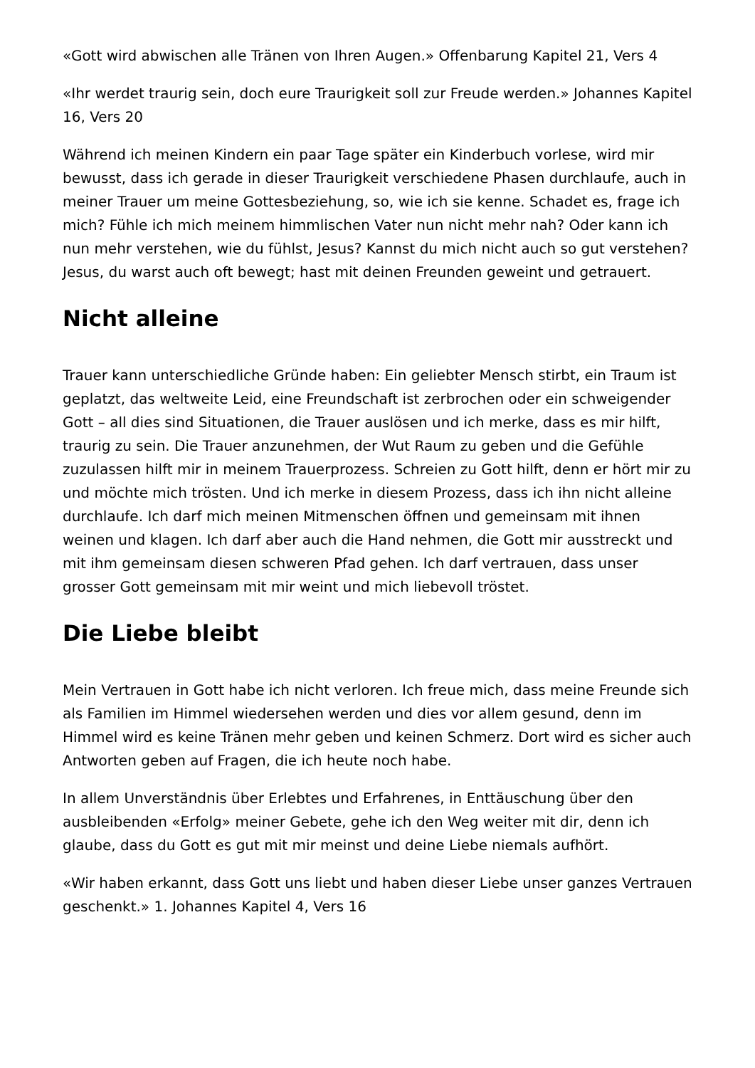«Gott wird abwischen alle Tränen von Ihren Augen.» Offenbarung Kapitel 21, Vers 4
«Ihr werdet traurig sein, doch eure Traurigkeit soll zur Freude werden.» Johannes Kapitel 16, Vers 20
Während ich meinen Kindern ein paar Tage später ein Kinderbuch vorlese, wird mir bewusst, dass ich gerade in dieser Traurigkeit verschiedene Phasen durchlaufe, auch in meiner Trauer um meine Gottesbeziehung, so, wie ich sie kenne. Schadet es, frage ich mich? Fühle ich mich meinem himmlischen Vater nun nicht mehr nah? Oder kann ich nun mehr verstehen, wie du fühlst, Jesus? Kannst du mich nicht auch so gut verstehen? Jesus, du warst auch oft bewegt; hast mit deinen Freunden geweint und getrauert.
Nicht alleine
Trauer kann unterschiedliche Gründe haben: Ein geliebter Mensch stirbt, ein Traum ist geplatzt, das weltweite Leid, eine Freundschaft ist zerbrochen oder ein schweigender Gott – all dies sind Situationen, die Trauer auslösen und ich merke, dass es mir hilft, traurig zu sein. Die Trauer anzunehmen, der Wut Raum zu geben und die Gefühle zuzulassen hilft mir in meinem Trauerprozess. Schreien zu Gott hilft, denn er hört mir zu und möchte mich trösten. Und ich merke in diesem Prozess, dass ich ihn nicht alleine durchlaufe. Ich darf mich meinen Mitmenschen öffnen und gemeinsam mit ihnen weinen und klagen. Ich darf aber auch die Hand nehmen, die Gott mir ausstreckt und mit ihm gemeinsam diesen schweren Pfad gehen. Ich darf vertrauen, dass unser grosser Gott gemeinsam mit mir weint und mich liebevoll tröstet.
Die Liebe bleibt
Mein Vertrauen in Gott habe ich nicht verloren. Ich freue mich, dass meine Freunde sich als Familien im Himmel wiedersehen werden und dies vor allem gesund, denn im Himmel wird es keine Tränen mehr geben und keinen Schmerz. Dort wird es sicher auch Antworten geben auf Fragen, die ich heute noch habe.
In allem Unverständnis über Erlebtes und Erfahrenes, in Enttäuschung über den ausbleibenden «Erfolg» meiner Gebete, gehe ich den Weg weiter mit dir, denn ich glaube, dass du Gott es gut mit mir meinst und deine Liebe niemals aufhört.
«Wir haben erkannt, dass Gott uns liebt und haben dieser Liebe unser ganzes Vertrauen geschenkt.» 1. Johannes Kapitel 4, Vers 16